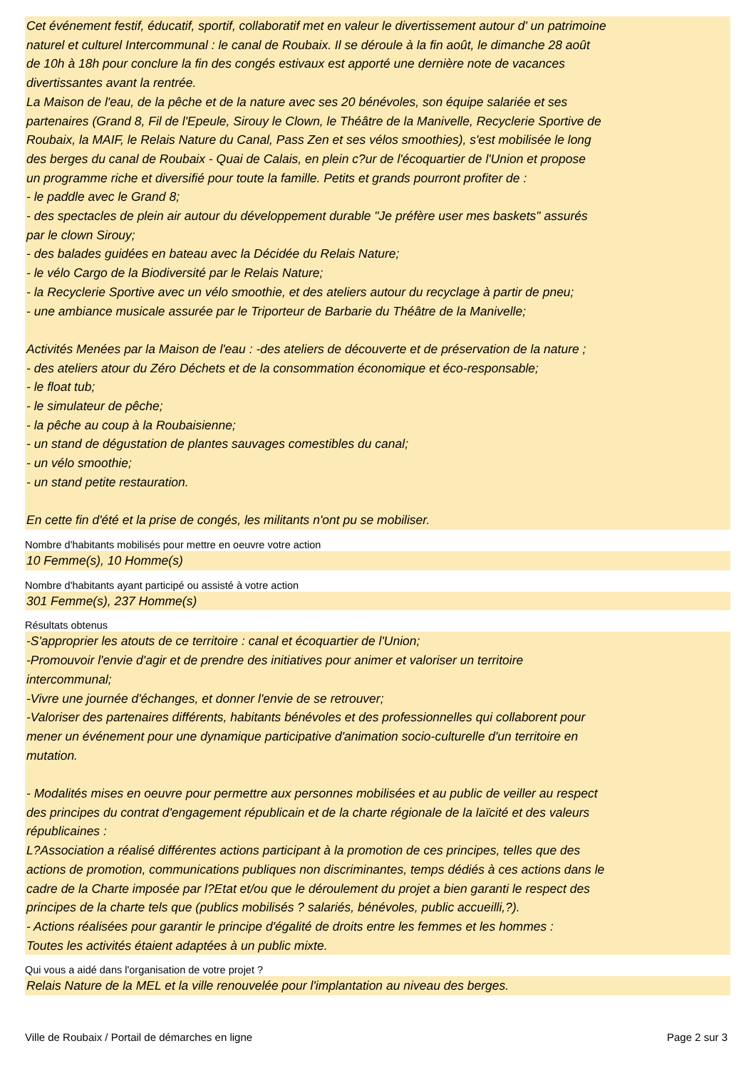Cet événement festif, éducatif, sportif, collaboratif met en valeur le divertissement autour d' un patrimoine naturel et culturel Intercommunal : le canal de Roubaix. Il se déroule à la fin août, le dimanche 28 août de 10h à 18h pour conclure la fin des congés estivaux est apporté une dernière note de vacances divertissantes avant la rentrée. La Maison de l'eau, de la pêche et de la nature avec ses 20 bénévoles, son équipe salariée et ses partenaires (Grand 8, Fil de l'Epeule, Sirouy le Clown, le Théâtre de la Manivelle, Recyclerie Sportive de Roubaix, la MAIF, le Relais Nature du Canal, Pass Zen et ses vélos smoothies), s'est mobilisée le long des berges du canal de Roubaix - Quai de Calais, en plein c?ur de l'écoquartier de l'Union et propose un programme riche et diversifié pour toute la famille. Petits et grands pourront profiter de : - le paddle avec le Grand 8; - des spectacles de plein air autour du développement durable "Je préfère user mes baskets" assurés par le clown Sirouy; - des balades guidées en bateau avec la Décidée du Relais Nature; - le vélo Cargo de la Biodiversité par le Relais Nature; - la Recyclerie Sportive avec un vélo smoothie, et des ateliers autour du recyclage à partir de pneu; - une ambiance musicale assurée par le Triporteur de Barbarie du Théâtre de la Manivelle; Activités Menées par la Maison de l'eau : -des ateliers de découverte et de préservation de la nature ; - des ateliers atour du Zéro Déchets et de la consommation économique et éco-responsable; - le float tub; - le simulateur de pêche; - la pêche au coup à la Roubaisienne; - un stand de dégustation de plantes sauvages comestibles du canal; - un vélo smoothie; - un stand petite restauration. En cette fin d'été et la prise de congés, les militants n'ont pu se mobiliser.
Nombre d'habitants mobilisés pour mettre en oeuvre votre action
10 Femme(s), 10 Homme(s)
Nombre d'habitants ayant participé ou assisté à votre action
301 Femme(s), 237 Homme(s)
Résultats obtenus
-S'approprier les atouts de ce territoire : canal et écoquartier de l'Union; -Promouvoir l'envie d'agir et de prendre des initiatives pour animer et valoriser un territoire intercommunal; -Vivre une journée d'échanges, et donner l'envie de se retrouver; -Valoriser des partenaires différents, habitants bénévoles et des professionnelles qui collaborent pour mener un événement pour une dynamique participative d'animation socio-culturelle d'un territoire en mutation. - Modalités mises en oeuvre pour permettre aux personnes mobilisées et au public de veiller au respect des principes du contrat d'engagement républicain et de la charte régionale de la laïcité et des valeurs républicaines : L?Association a réalisé différentes actions participant à la promotion de ces principes, telles que des actions de promotion, communications publiques non discriminantes, temps dédiés à ces actions dans le cadre de la Charte imposée par l?Etat et/ou que le déroulement du projet a bien garanti le respect des principes de la charte tels que (publics mobilisés ? salariés, bénévoles, public accueilli,?). - Actions réalisées pour garantir le principe d'égalité de droits entre les femmes et les hommes : Toutes les activités étaient adaptées à un public mixte.
Qui vous a aidé dans l'organisation de votre projet ?
Relais Nature de la MEL et la ville renouvelée pour l'implantation au niveau des berges.
Ville de Roubaix / Portail de démarches en ligne Page 2 sur 3